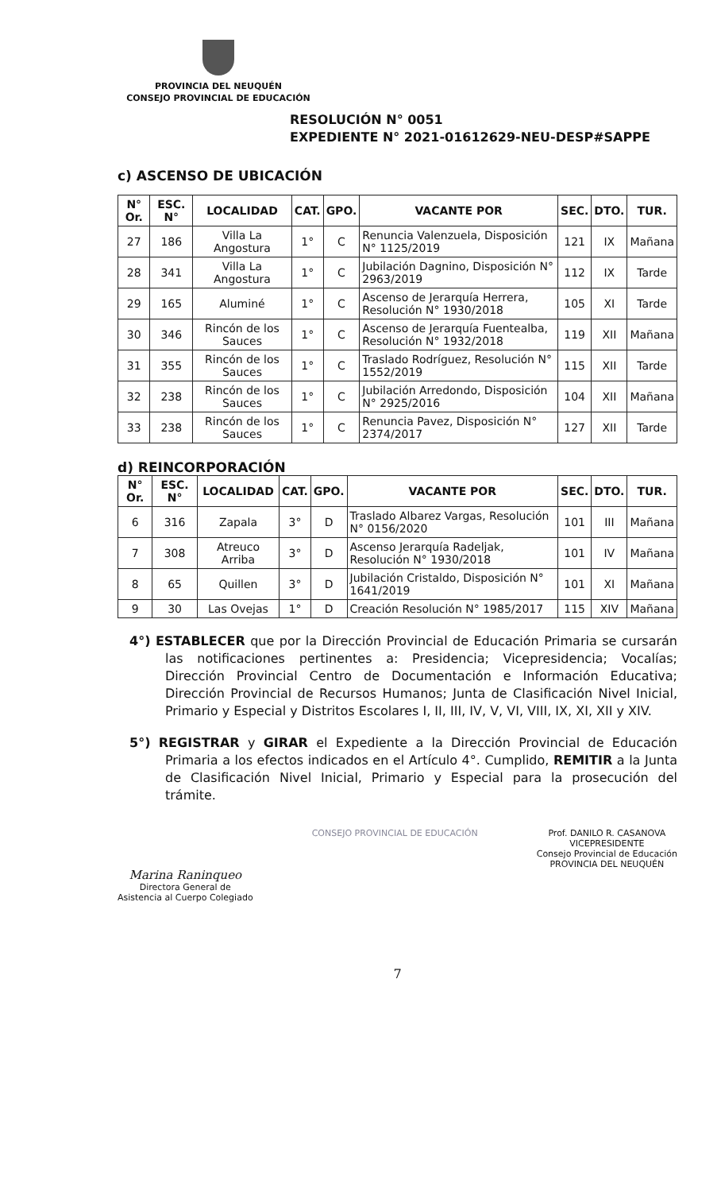PROVINCIA DEL NEUQUÉN
CONSEJO PROVINCIAL DE EDUCACIÓN
RESOLUCIÓN N° 0051
EXPEDIENTE N° 2021-01612629-NEU-DESP#SAPPE
c) ASCENSO DE UBICACIÓN
| N° Or. | ESC. N° | LOCALIDAD | CAT. | GPO. | VACANTE POR | SEC. | DTO. | TUR. |
| --- | --- | --- | --- | --- | --- | --- | --- | --- |
| 27 | 186 | Villa La Angostura | 1° | C | Renuncia Valenzuela, Disposición N° 1125/2019 | 121 | IX | Mañana |
| 28 | 341 | Villa La Angostura | 1° | C | Jubilación Dagnino, Disposición N° 2963/2019 | 112 | IX | Tarde |
| 29 | 165 | Aluminé | 1° | C | Ascenso de Jerarquía Herrera, Resolución N° 1930/2018 | 105 | XI | Tarde |
| 30 | 346 | Rincón de los Sauces | 1° | C | Ascenso de Jerarquía Fuentealba, Resolución N° 1932/2018 | 119 | XII | Mañana |
| 31 | 355 | Rincón de los Sauces | 1° | C | Traslado Rodríguez, Resolución N° 1552/2019 | 115 | XII | Tarde |
| 32 | 238 | Rincón de los Sauces | 1° | C | Jubilación Arredondo, Disposición N° 2925/2016 | 104 | XII | Mañana |
| 33 | 238 | Rincón de los Sauces | 1° | C | Renuncia Pavez, Disposición N° 2374/2017 | 127 | XII | Tarde |
d) REINCORPORACIÓN
| N° Or. | ESC. N° | LOCALIDAD | CAT. | GPO. | VACANTE POR | SEC. | DTO. | TUR. |
| --- | --- | --- | --- | --- | --- | --- | --- | --- |
| 6 | 316 | Zapala | 3° | D | Traslado Albarez Vargas, Resolución N° 0156/2020 | 101 | III | Mañana |
| 7 | 308 | Atreuco Arriba | 3° | D | Ascenso Jerarquía Radeljak, Resolución N° 1930/2018 | 101 | IV | Mañana |
| 8 | 65 | Quillen | 3° | D | Jubilación Cristaldo, Disposición N° 1641/2019 | 101 | XI | Mañana |
| 9 | 30 | Las Ovejas | 1° | D | Creación Resolución N° 1985/2017 | 115 | XIV | Mañana |
4°) ESTABLECER que por la Dirección Provincial de Educación Primaria se cursarán las notificaciones pertinentes a: Presidencia; Vicepresidencia; Vocalías; Dirección Provincial Centro de Documentación e Información Educativa; Dirección Provincial de Recursos Humanos; Junta de Clasificación Nivel Inicial, Primario y Especial y Distritos Escolares I, II, III, IV, V, VI, VIII, IX, XI, XII y XIV.
5°) REGISTRAR y GIRAR el Expediente a la Dirección Provincial de Educación Primaria a los efectos indicados en el Artículo 4°. Cumplido, REMITIR a la Junta de Clasificación Nivel Inicial, Primario y Especial para la prosecución del trámite.
Marina Raninqueo
Directora General de
Asistencia al Cuerpo Colegiado
CONSEJO PROVINCIAL DE EDUCACIÓN
Prof. DANILO R. CASANOVA
VICEPRESIDENTE
Consejo Provincial de Educación
PROVINCIA DEL NEUQUÉN
7